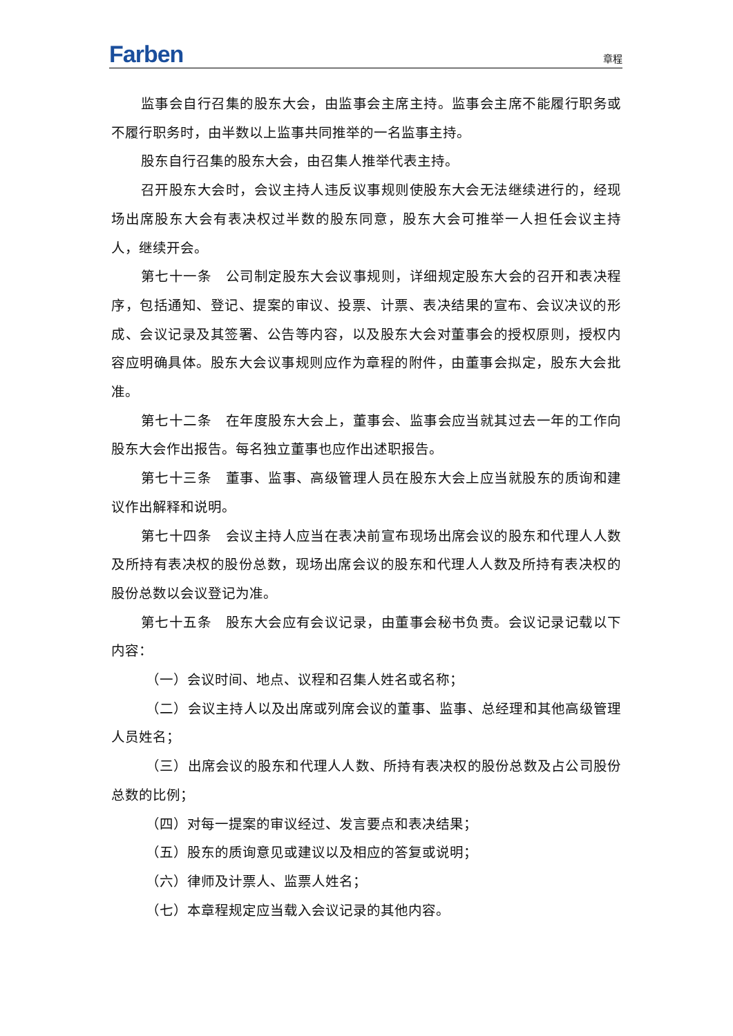Farben
章程
监事会自行召集的股东大会，由监事会主席主持。监事会主席不能履行职务或不履行职务时，由半数以上监事共同推举的一名监事主持。
股东自行召集的股东大会，由召集人推举代表主持。
召开股东大会时，会议主持人违反议事规则使股东大会无法继续进行的，经现场出席股东大会有表决权过半数的股东同意，股东大会可推举一人担任会议主持人，继续开会。
第七十一条　公司制定股东大会议事规则，详细规定股东大会的召开和表决程序，包括通知、登记、提案的审议、投票、计票、表决结果的宣布、会议决议的形成、会议记录及其签署、公告等内容，以及股东大会对董事会的授权原则，授权内容应明确具体。股东大会议事规则应作为章程的附件，由董事会拟定，股东大会批准。
第七十二条　在年度股东大会上，董事会、监事会应当就其过去一年的工作向股东大会作出报告。每名独立董事也应作出述职报告。
第七十三条　董事、监事、高级管理人员在股东大会上应当就股东的质询和建议作出解释和说明。
第七十四条　会议主持人应当在表决前宣布现场出席会议的股东和代理人人数及所持有表决权的股份总数，现场出席会议的股东和代理人人数及所持有表决权的股份总数以会议登记为准。
第七十五条　股东大会应有会议记录，由董事会秘书负责。会议记录记载以下内容：
（一）会议时间、地点、议程和召集人姓名或名称；
（二）会议主持人以及出席或列席会议的董事、监事、总经理和其他高级管理人员姓名；
（三）出席会议的股东和代理人人数、所持有表决权的股份总数及占公司股份总数的比例；
（四）对每一提案的审议经过、发言要点和表决结果；
（五）股东的质询意见或建议以及相应的答复或说明；
（六）律师及计票人、监票人姓名；
（七）本章程规定应当载入会议记录的其他内容。